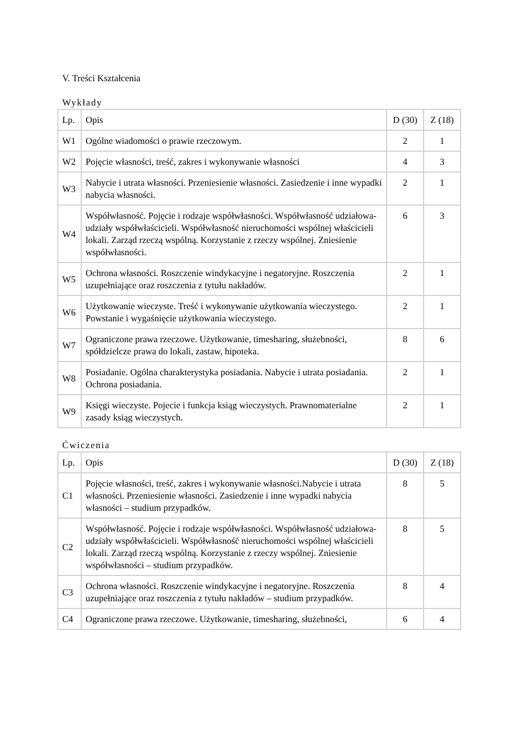V. Treści Kształcenia
Wykłady
| Lp. | Opis | D (30) | Z (18) |
| --- | --- | --- | --- |
| W1 | Ogólne wiadomości o prawie rzeczowym. | 2 | 1 |
| W2 | Pojęcie własności, treść, zakres i wykonywanie własności | 4 | 3 |
| W3 | Nabycie i utrata własności. Przeniesienie własności. Zasiedzenie i inne wypadki nabycia własności. | 2 | 1 |
| W4 | Współwłasność. Pojęcie i rodzaje współwłasności. Współwłasność udziałowa- udziały współwłaścicieli. Współwłasność nieruchomości wspólnej właścicieli lokali. Zarząd rzeczą wspólną. Korzystanie z rzeczy wspólnej. Zniesienie współwłasności. | 6 | 3 |
| W5 | Ochrona własności. Roszczenie windykacyjne i negatoryjne. Roszczenia uzupełniające oraz roszczenia z tytułu nakładów. | 2 | 1 |
| W6 | Użytkowanie wieczyste. Treść i wykonywanie użytkowania wieczystego. Powstanie i wygaśnięcie użytkowania wieczystego. | 2 | 1 |
| W7 | Ograniczone prawa rzeczowe. Użytkowanie, timesharing, służebności, spółdzielcze prawa do lokali, zastaw, hipoteka. | 8 | 6 |
| W8 | Posiadanie. Ogólna charakterystyka posiadania. Nabycie i utrata posiadania. Ochrona posiadania. | 2 | 1 |
| W9 | Księgi wieczyste. Pojecie i funkcja ksiąg wieczystych. Prawnomaterialne zasady ksiąg wieczystych. | 2 | 1 |
Ćwiczenia
| Lp. | Opis | D (30) | Z (18) |
| --- | --- | --- | --- |
| C1 | Pojęcie własności, treść, zakres i wykonywanie własności.Nabycie i utrata własności. Przeniesienie własności. Zasiedzenie i inne wypadki nabycia własności – studium przypadków. | 8 | 5 |
| C2 | Współwłasność. Pojęcie i rodzaje współwłasności. Współwłasność udziałowa- udziały współwłaścicieli. Współwłasność nieruchomości wspólnej właścicieli lokali. Zarząd rzeczą wspólną. Korzystanie z rzeczy wspólnej. Zniesienie współwłasności – studium przypadków. | 8 | 5 |
| C3 | Ochrona własności. Roszczenie windykacyjne i negatoryjne. Roszczenia uzupełniające oraz roszczenia z tytułu nakładów – studium przypadków. | 8 | 4 |
| C4 | Ograniczone prawa rzeczowe. Użytkowanie, timesharing, służebności, | 6 | 4 |